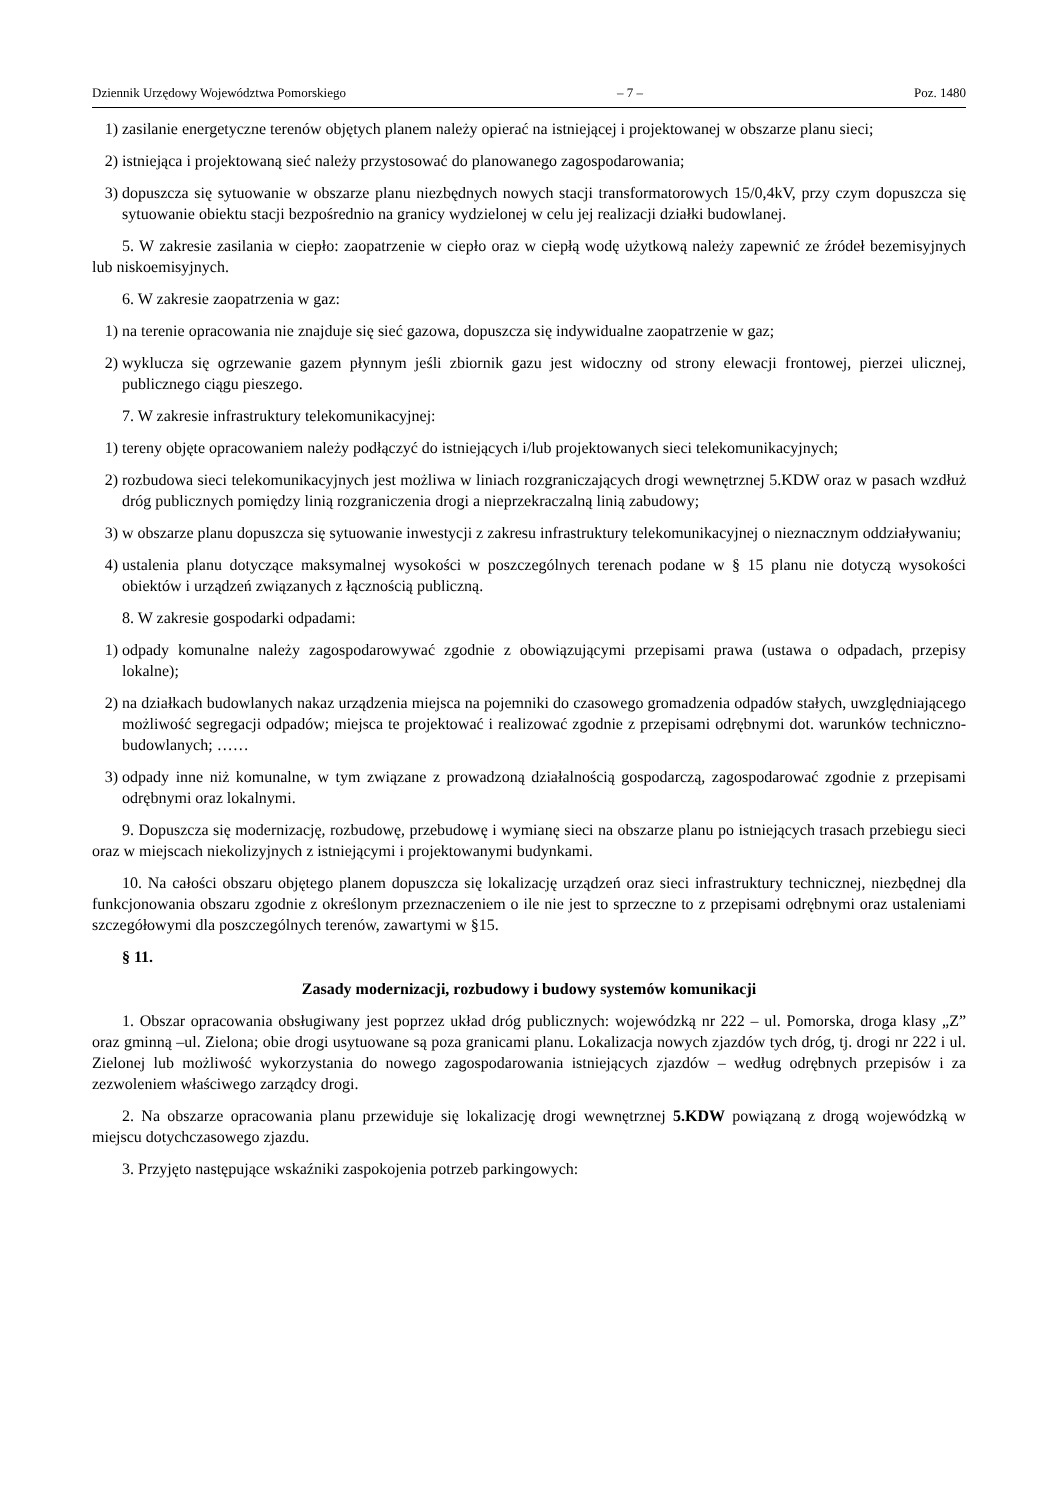Dziennik Urzędowy Województwa Pomorskiego – 7 – Poz. 1480
1) zasilanie energetyczne terenów objętych planem należy opierać na istniejącej i projektowanej w obszarze planu sieci;
2) istniejąca i projektowaną sieć należy przystosować do planowanego zagospodarowania;
3) dopuszcza się sytuowanie w obszarze planu niezbędnych nowych stacji transformatorowych 15/0,4kV, przy czym dopuszcza się sytuowanie obiektu stacji bezpośrednio na granicy wydzielonej w celu jej realizacji działki budowlanej.
5. W zakresie zasilania w ciepło: zaopatrzenie w ciepło oraz w ciepłą wodę użytkową należy zapewnić ze źródeł bezemisyjnych lub niskoemisyjnych.
6. W zakresie zaopatrzenia w gaz:
1) na terenie opracowania nie znajduje się sieć gazowa, dopuszcza się indywidualne zaopatrzenie w gaz;
2) wyklucza się ogrzewanie gazem płynnym jeśli zbiornik gazu jest widoczny od strony elewacji frontowej, pierzei ulicznej, publicznego ciągu pieszego.
7. W zakresie infrastruktury telekomunikacyjnej:
1) tereny objęte opracowaniem należy podłączyć do istniejących i/lub projektowanych sieci telekomunikacyjnych;
2) rozbudowa sieci telekomunikacyjnych jest możliwa w liniach rozgraniczających drogi wewnętrznej 5.KDW oraz w pasach wzdłuż dróg publicznych pomiędzy linią rozgraniczenia drogi a nieprzekraczalną linią zabudowy;
3) w obszarze planu dopuszcza się sytuowanie inwestycji z zakresu infrastruktury telekomunikacyjnej o nieznacznym oddziaływaniu;
4) ustalenia planu dotyczące maksymalnej wysokości w poszczególnych terenach podane w § 15 planu nie dotyczą wysokości obiektów i urządzeń związanych z łącznością publiczną.
8. W zakresie gospodarki odpadami:
1) odpady komunalne należy zagospodarowywać zgodnie z obowiązującymi przepisami prawa (ustawa o odpadach, przepisy lokalne);
2) na działkach budowlanych nakaz urządzenia miejsca na pojemniki do czasowego gromadzenia odpadów stałych, uwzględniającego możliwość segregacji odpadów; miejsca te projektować i realizować zgodnie z przepisami odrębnymi dot. warunków techniczno-budowlanych; ……
3) odpady inne niż komunalne, w tym związane z prowadzoną działalnością gospodarczą, zagospodarować zgodnie z przepisami odrębnymi oraz lokalnymi.
9. Dopuszcza się modernizację, rozbudowę, przebudowę i wymianę sieci na obszarze planu po istniejących trasach przebiegu sieci oraz w miejscach niekolizyjnych z istniejącymi i projektowanymi budynkami.
10. Na całości obszaru objętego planem dopuszcza się lokalizację urządzeń oraz sieci infrastruktury technicznej, niezbędnej dla funkcjonowania obszaru zgodnie z określonym przeznaczeniem o ile nie jest to sprzeczne to z przepisami odrębnymi oraz ustaleniami szczegółowymi dla poszczególnych terenów, zawartymi w §15.
§ 11.
Zasady modernizacji, rozbudowy i budowy systemów komunikacji
1. Obszar opracowania obsługiwany jest poprzez układ dróg publicznych: wojewódzką nr 222 – ul. Pomorska, droga klasy „Z” oraz gminną –ul. Zielona; obie drogi usytuowane są poza granicami planu. Lokalizacja nowych zjazdów tych dróg, tj. drogi nr 222 i ul. Zielonej lub możliwość wykorzystania do nowego zagospodarowania istniejących zjazdów – według odrębnych przepisów i za zezwoleniem właściwego zarządcy drogi.
2. Na obszarze opracowania planu przewiduje się lokalizację drogi wewnętrznej 5.KDW powiązaną z drogą wojewódzką w miejscu dotychczasowego zjazdu.
3. Przyjęto następujące wskaźniki zaspokojenia potrzeb parkingowych: